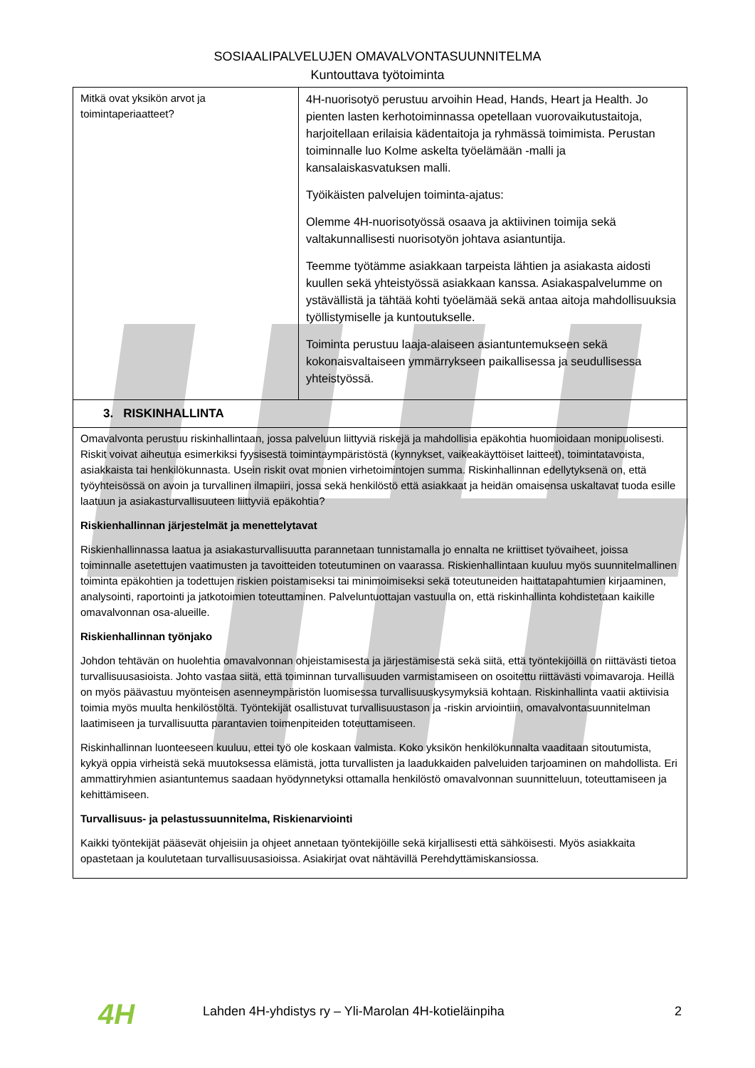SOSIAALIPALVELUJEN OMAVALVONTASUUNNITELMA
Kuntouttava työtoiminta
| Mitkä ovat yksikön arvot ja toimintaperiaatteet? | 4H-nuorisotyö perustuu arvoihin Head, Hands, Heart ja Health. Jo pienten lasten kerhotoiminnassa opetellaan vuorovaikutustaitoja, harjoitellaan erilaisia kädentaitoja ja ryhmässä toimimista. Perustan toiminnalle luo Kolme askelta työelämään -malli ja kansalaiskasvatuksen malli. Työikäisten palvelujen toiminta-ajatus: Olemme 4H-nuorisotyössä osaava ja aktiivinen toimija sekä valtakunnallisesti nuorisotyön johtava asiantuntija. Teemme työtämme asiakkaan tarpeista lähtien ja asiakasta aidosti kuullen sekä yhteistyössä asiakkaan kanssa. Asiakaspalvelumme on ystävällistä ja tähtää kohti työelämää sekä antaa aitoja mahdollisuuksia työllistymiselle ja kuntoutukselle. Toiminta perustuu laaja-alaiseen asiantuntemukseen sekä kokonaisvaltaiseen ymmärrykseen paikallisessa ja seudullisessa yhteistyössä. |
| 3. RISKINHALLINTA | |
| Omavalvonta perustuu riskinhallintaan, jossa palveluun liittyviä riskejä ja mahdollisia epäkohtia huomioidaan monipuolisesti. Riskit voivat aiheutua esimerkiksi fyysisestä toimintaympäristöstä (kynnykset, vaikeakäyttöiset laitteet), toimintatavoista, asiakkaista tai henkilökunnasta. Usein riskit ovat monien virhetoimintojen summa. Riskinhallinnan edellytyksenä on, että työyhteisössä on avoin ja turvallinen ilmapiiri, jossa sekä henkilöstö että asiakkaat ja heidän omaisensa uskaltavat tuoda esille laatuun ja asiakasturvallisuuteen liittyviä epäkohtia? Riskienhallinnan järjestelmät ja menettelytavat Riskienhallinnassa laatua ja asiakasturvallisuutta parannetaan tunnistamalla jo ennalta ne kriittiset työvaiheet, joissa toiminnalle asetettujen vaatimusten ja tavoitteiden toteutuminen on vaarassa. Riskienhallintaan kuuluu myös suunnitelmallinen toiminta epäkohtien ja todettujen riskien poistamiseksi tai minimoimiseksi sekä toteutuneiden haittatapahtumien kirjaaminen, analysointi, raportointi ja jatkotoimien toteuttaminen. Palveluntuottajan vastuulla on, että riskinhallinta kohdistetaan kaikille omavalvonnan osa-alueille. Riskienhallinnan työnjako Johdon tehtävän on huolehtia omavalvonnan ohjeistamisesta ja järjestämisestä sekä siitä, että työntekijöillä on riittävästi tietoa turvallisuusasioista. Johto vastaa siitä, että toiminnan turvallisuuden varmistamiseen on osoitettu riittävästi voimavaroja. Heillä on myös päävastuu myönteisen asenneympäristön luomisessa turvallisuuskysymyksiä kohtaan. Riskinhallinta vaatii aktiivisia toimia myös muulta henkilöstöltä. Työntekijät osallistuvat turvallisuustason ja -riskin arviointiin, omavalvontasuunnitelman laatimiseen ja turvallisuutta parantavien toimenpiteiden toteuttamiseen. Riskinhallinnan luonteeseen kuuluu, ettei työ ole koskaan valmista. Koko yksikön henkilökunnalta vaaditaan sitoutumista, kykyä oppia virheistä sekä muutoksessa elämistä, jotta turvallisten ja laadukkaiden palveluiden tarjoaminen on mahdollista. Eri ammattiryhmien asiantuntemus saadaan hyödynnetyksi ottamalla henkilöstö omavalvonnan suunnitteluun, toteuttamiseen ja kehittämiseen. Turvallisuus- ja pelastussuunnitelma, Riskienarviointi Kaikki työntekijät pääsevät ohjeisiin ja ohjeet annetaan työntekijöille sekä kirjallisesti että sähköisesti. Myös asiakkaita opastetaan ja koulutetaan turvallisuusasioissa. Asiakirjat ovat nähtävillä Perehdyttämiskansiossa. | |
4H Lahden 4H-yhdistys ry – Yli-Marolan 4H-kotieläinpiha 2